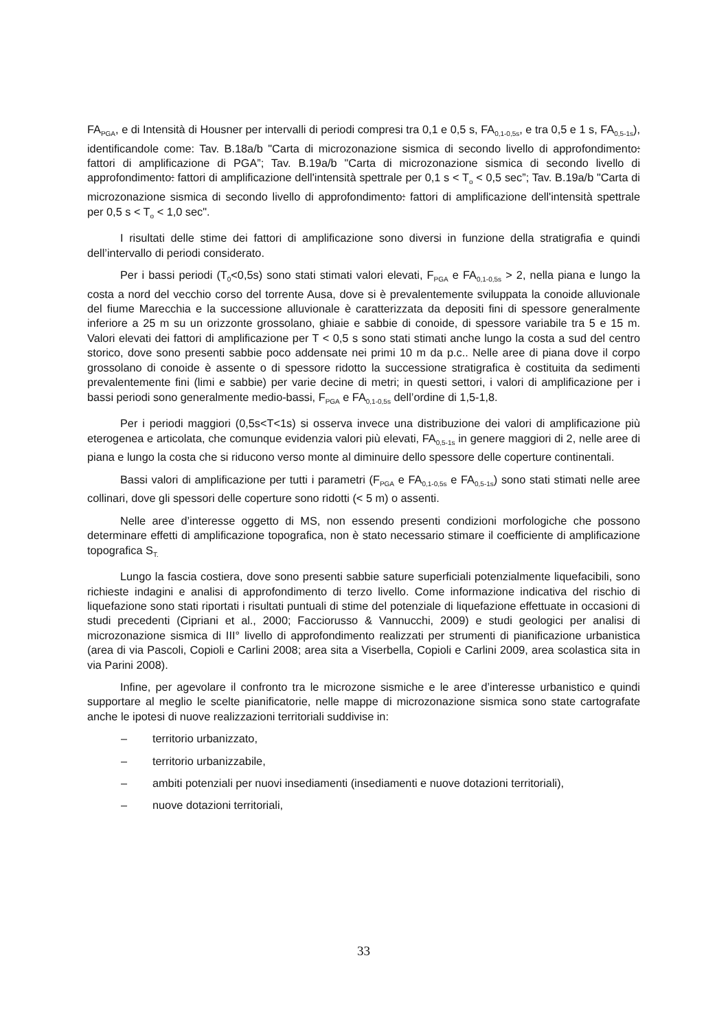FA<sub>PGA</sub>, e di Intensità di Housner per intervalli di periodi compresi tra 0,1 e 0,5 s, FA<sub>0,1-0,5s</sub>, e tra 0,5 e 1 s, FA<sub>0,5-1s</sub>), identificandole come: Tav. B.18a/b "Carta di microzonazione sismica di secondo livello di approfondimento: fattori di amplificazione di PGA”; Tav. B.19a/b "Carta di microzonazione sismica di secondo livello di approfondimento: fattori di amplificazione dell'intensità spettrale per 0,1 s < T<sub>o</sub> < 0,5 sec”; Tav. B.19a/b "Carta di microzonazione sismica di secondo livello di approfondimento: fattori di amplificazione dell'intensità spettrale per 0,5 s < T<sub>o</sub> < 1,0 sec".
I risultati delle stime dei fattori di amplificazione sono diversi in funzione della stratigrafia e quindi dell’intervallo di periodi considerato.
Per i bassi periodi (T<sub>0</sub><0,5s) sono stati stimati valori elevati, F<sub>PGA</sub> e FA<sub>0,1-0,5s</sub> > 2, nella piana e lungo la costa a nord del vecchio corso del torrente Ausa, dove si è prevalentemente sviluppata la conoide alluvionale del fiume Marecchia e la successione alluvionale è caratterizzata da depositi fini di spessore generalmente inferiore a 25 m su un orizzonte grossolano, ghiaie e sabbie di conoide, di spessore variabile tra 5 e 15 m. Valori elevati dei fattori di amplificazione per T < 0,5 s sono stati stimati anche lungo la costa a sud del centro storico, dove sono presenti sabbie poco addensate nei primi 10 m da p.c.. Nelle aree di piana dove il corpo grossolano di conoide è assente o di spessore ridotto la successione stratigrafica è costituita da sedimenti prevalentemente fini (limi e sabbie) per varie decine di metri; in questi settori, i valori di amplificazione per i bassi periodi sono generalmente medio-bassi, F<sub>PGA</sub> e FA<sub>0,1-0,5s</sub> dell’ordine di 1,5-1,8.
Per i periodi maggiori (0,5s<T<1s) si osserva invece una distribuzione dei valori di amplificazione più eterogenea e articolata, che comunque evidenzia valori più elevati, FA<sub>0,5-1s</sub> in genere maggiori di 2, nelle aree di piana e lungo la costa che si riducono verso monte al diminuire dello spessore delle coperture continentali.
Bassi valori di amplificazione per tutti i parametri (F<sub>PGA</sub> e FA<sub>0,1-0,5s</sub> e FA<sub>0,5-1s</sub>) sono stati stimati nelle aree collinari, dove gli spessori delle coperture sono ridotti (< 5 m) o assenti.
Nelle aree d’interesse oggetto di MS, non essendo presenti condizioni morfologiche che possono determinare effetti di amplificazione topografica, non è stato necessario stimare il coefficiente di amplificazione topografica S<sub>T.</sub>
Lungo la fascia costiera, dove sono presenti sabbie sature superficiali potenzialmente liquefacibili, sono richieste indagini e analisi di approfondimento di terzo livello. Come informazione indicativa del rischio di liquefazione sono stati riportati i risultati puntuali di stime del potenziale di liquefazione effettuate in occasioni di studi precedenti (Cipriani et al., 2000; Facciorusso & Vannucchi, 2009) e studi geologici per analisi di microzonazione sismica di III° livello di approfondimento realizzati per strumenti di pianificazione urbanistica (area di via Pascoli, Copioli e Carlini 2008; area sita a Viserbella, Copioli e Carlini 2009, area scolastica sita in via Parini 2008).
Infine, per agevolare il confronto tra le microzone sismiche e le aree d’interesse urbanistico e quindi supportare al meglio le scelte pianificatorie, nelle mappe di microzonazione sismica sono state cartografate anche le ipotesi di nuove realizzazioni territoriali suddivise in:
– territorio urbanizzato,
– territorio urbanizzabile,
– ambiti potenziali per nuovi insediamenti (insediamenti e nuove dotazioni territoriali),
– nuove dotazioni territoriali,
33